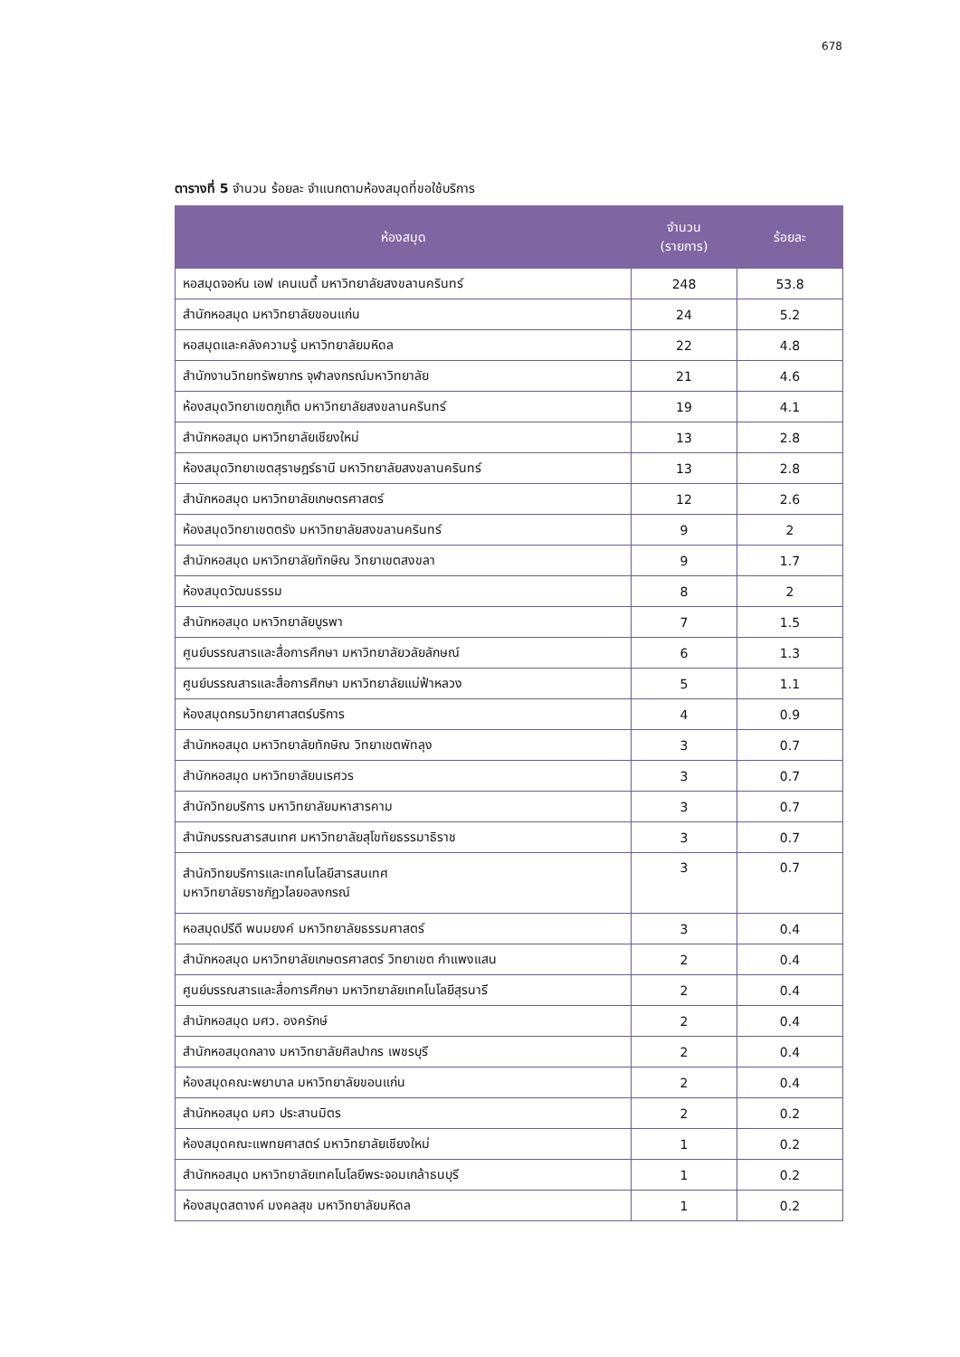678
ตารางที่ 5 จำนวน ร้อยละ จำแนกตามห้องสมุดที่ขอใช้บริการ
| ห้องสมุด | จำนวน (รายการ) | ร้อยละ |
| --- | --- | --- |
| หอสมุดจอห์น เอฟ เคนเนดี้ มหาวิทยาลัยสงขลานครินทร์ | 248 | 53.8 |
| สำนักหอสมุด มหาวิทยาลัยขอนแก่น | 24 | 5.2 |
| หอสมุดและคลังความรู้ มหาวิทยาลัยมหิดล | 22 | 4.8 |
| สำนักงานวิทยทรัพยากร จุฬาลงกรณ์มหาวิทยาลัย | 21 | 4.6 |
| ห้องสมุดวิทยาเขตภูเก็ต มหาวิทยาลัยสงขลานครินทร์ | 19 | 4.1 |
| สำนักหอสมุด มหาวิทยาลัยเชียงใหม่ | 13 | 2.8 |
| ห้องสมุดวิทยาเขตสุราษฎร์ธานี มหาวิทยาลัยสงขลานครินทร์ | 13 | 2.8 |
| สำนักหอสมุด มหาวิทยาลัยเกษตรศาสตร์ | 12 | 2.6 |
| ห้องสมุดวิทยาเขตตรัง มหาวิทยาลัยสงขลานครินทร์ | 9 | 2 |
| สำนักหอสมุด มหาวิทยาลัยทักษิณ วิทยาเขตสงขลา | 9 | 1.7 |
| ห้องสมุดวัฒนธรรม | 8 | 2 |
| สำนักหอสมุด มหาวิทยาลัยบูรพา | 7 | 1.5 |
| ศูนย์บรรณสารและสื่อการศึกษา มหาวิทยาลัยวลัยลักษณ์ | 6 | 1.3 |
| ศูนย์บรรณสารและสื่อการศึกษา มหาวิทยาลัยแม่ฟ้าหลวง | 5 | 1.1 |
| ห้องสมุดกรมวิทยาศาสตร์บริการ | 4 | 0.9 |
| สำนักหอสมุด มหาวิทยาลัยทักษิณ วิทยาเขตพัทลุง | 3 | 0.7 |
| สำนักหอสมุด มหาวิทยาลัยนเรศวร | 3 | 0.7 |
| สำนักวิทยบริการ มหาวิทยาลัยมหาสารคาม | 3 | 0.7 |
| สำนักบรรณสารสนเทศ มหาวิทยาลัยสุโขทัยธรรมาธิราช | 3 | 0.7 |
| สำนักวิทยบริการและเทคโนโลยีสารสนเทศ มหาวิทยาลัยราชภัฏวไลยอลงกรณ์ | 3 | 0.7 |
| หอสมุดปรีดี พนมยงค์ มหาวิทยาลัยธรรมศาสตร์ | 3 | 0.4 |
| สำนักหอสมุด มหาวิทยาลัยเกษตรศาสตร์ วิทยาเขต กำแพงแสน | 2 | 0.4 |
| ศูนย์บรรณสารและสื่อการศึกษา มหาวิทยาลัยเทคโนโลยีสุรนารี | 2 | 0.4 |
| สำนักหอสมุด มศว. องครักษ์ | 2 | 0.4 |
| สำนักหอสมุดกลาง มหาวิทยาลัยศิลปากร เพชรบุรี | 2 | 0.4 |
| ห้องสมุดคณะพยาบาล มหาวิทยาลัยขอนแก่น | 2 | 0.4 |
| สำนักหอสมุด มศว ประสานมิตร | 2 | 0.2 |
| ห้องสมุดคณะแพทยศาสตร์ มหาวิทยาลัยเชียงใหม่ | 1 | 0.2 |
| สำนักหอสมุด มหาวิทยาลัยเทคโนโลยีพระจอมเกล้าธนบุรี | 1 | 0.2 |
| ห้องสมุดสตางค์ มงคลสุข มหาวิทยาลัยมหิดล | 1 | 0.2 |